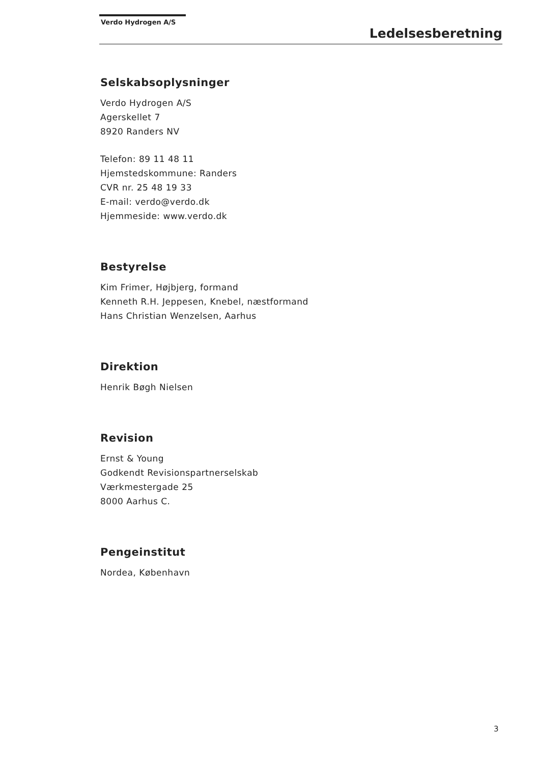Verdo Hydrogen A/S
Ledelsesberetning
Selskabsoplysninger
Verdo Hydrogen A/S
Agerskellet 7
8920 Randers NV
Telefon: 89 11 48 11
Hjemstedskommune: Randers
CVR nr. 25 48 19 33
E-mail: verdo@verdo.dk
Hjemmeside: www.verdo.dk
Bestyrelse
Kim Frimer, Højbjerg, formand
Kenneth R.H. Jeppesen, Knebel, næstformand
Hans Christian Wenzelsen, Aarhus
Direktion
Henrik Bøgh Nielsen
Revision
Ernst & Young
Godkendt Revisionspartnerselskab
Værkmestergade 25
8000 Aarhus C.
Pengeinstitut
Nordea, København
3